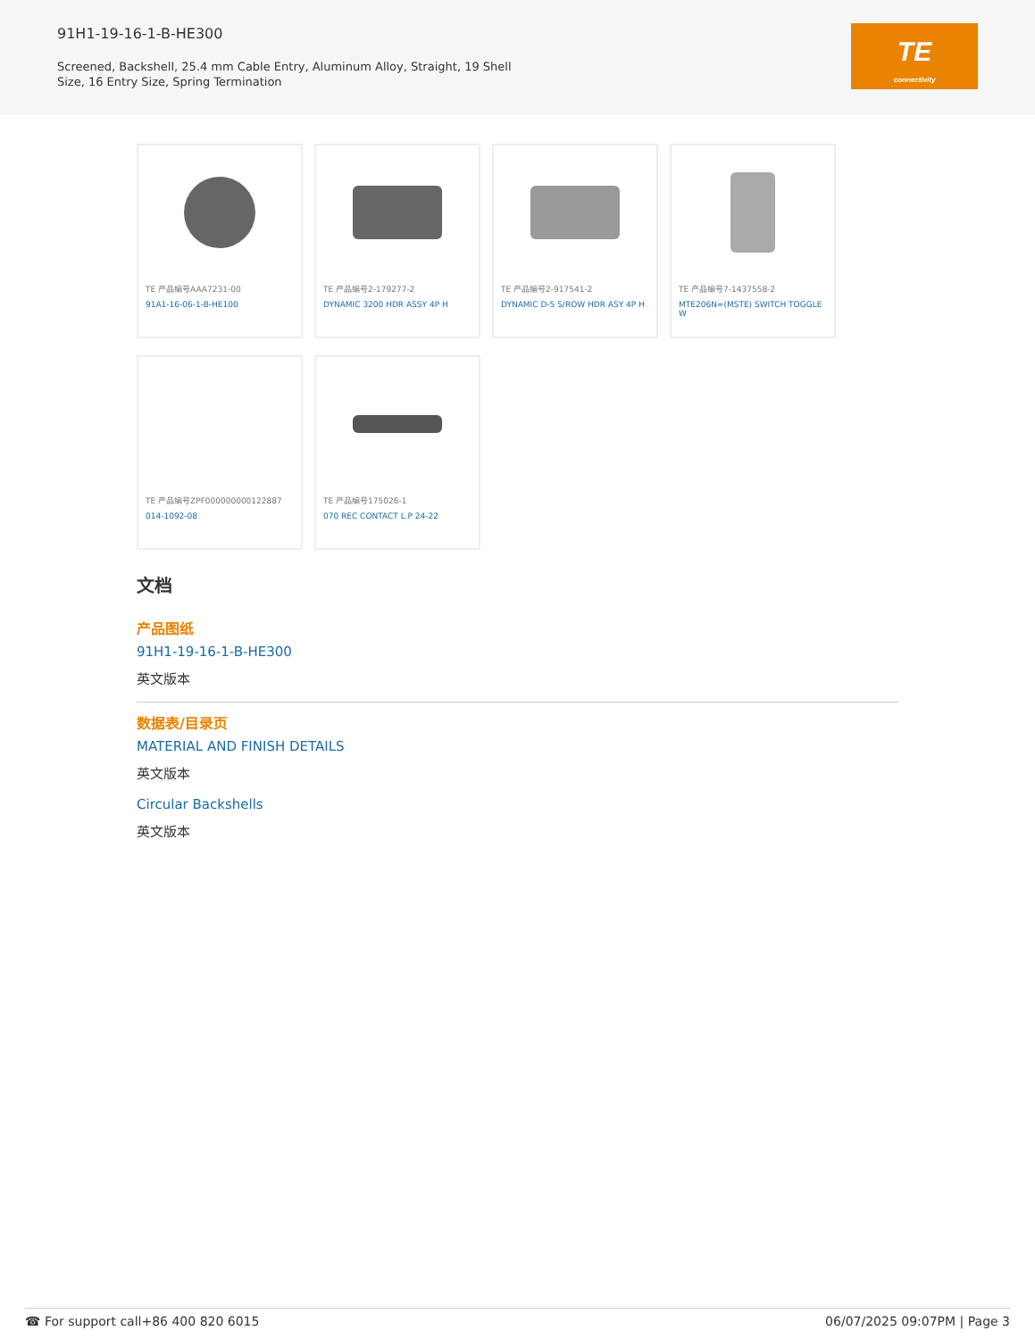91H1-19-16-1-B-HE300
Screened, Backshell, 25.4 mm Cable Entry, Aluminum Alloy, Straight, 19 Shell Size, 16 Entry Size, Spring Termination
TE
connectivity
TE 产品编号AAA7231-00
91A1-16-06-1-B-HE100
TE 产品编号2-179277-2
DYNAMIC 3200 HDR ASSY 4P H
TE 产品编号2-917541-2
DYNAMIC D-5 S/ROW HDR ASY 4P H
TE 产品编号7-1437558-2
MTE206N=(MSTE) SWITCH TOGGLE W
TE 产品编号ZPF000000000122887
014-1092-08
TE 产品编号175026-1
070 REC CONTACT L.P 24-22
文档
产品图纸
91H1-19-16-1-B-HE300
英文版本
数据表/目录页
MATERIAL AND FINISH DETAILS
英文版本
Circular Backshells
英文版本
☎ For support call+86 400 820 6015 06/07/2025 09:07PM | Page 3